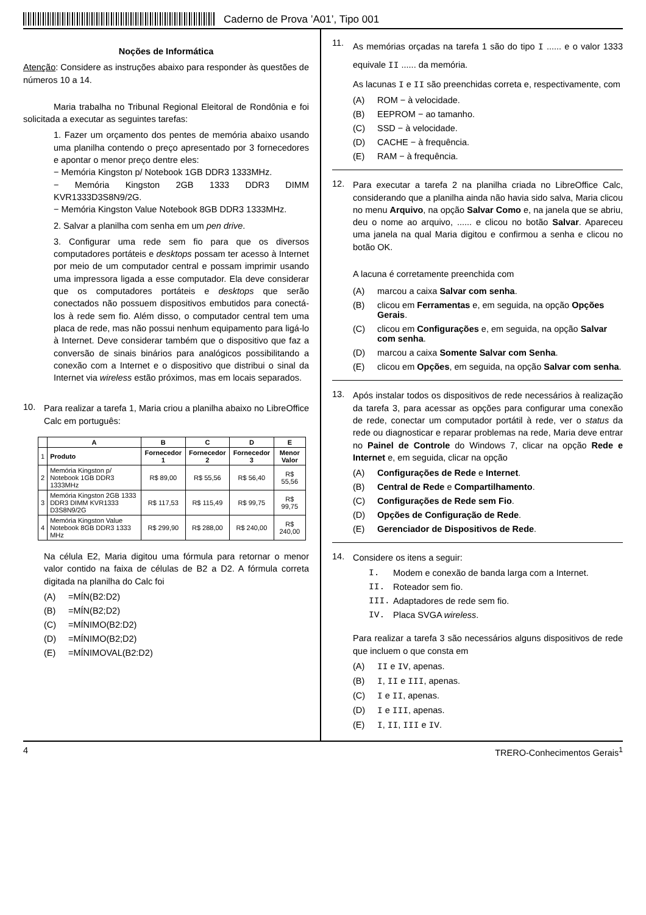Caderno de Prova ’A01’, Tipo 001
Noções de Informática
Atenção: Considere as instruções abaixo para responder às questões de números 10 a 14.
Maria trabalha no Tribunal Regional Eleitoral de Rondônia e foi solicitada a executar as seguintes tarefas:
1. Fazer um orçamento dos pentes de memória abaixo usando uma planilha contendo o preço apresentado por 3 fornecedores e apontar o menor preço dentre eles:
− Memória Kingston p/ Notebook 1GB DDR3 1333MHz.
− Memória Kingston 2GB 1333 DDR3 DIMM KVR1333D3S8N9/2G.
− Memória Kingston Value Notebook 8GB DDR3 1333MHz.
2. Salvar a planilha com senha em um pen drive.
3. Configurar uma rede sem fio para que os diversos computadores portáteis e desktops possam ter acesso à Internet por meio de um computador central e possam imprimir usando uma impressora ligada a esse computador. Ela deve considerar que os computadores portáteis e desktops que serão conectados não possuem dispositivos embutidos para conectá-los à rede sem fio. Além disso, o computador central tem uma placa de rede, mas não possui nenhum equipamento para ligá-lo à Internet. Deve considerar também que o dispositivo que faz a conversão de sinais binários para analógicos possibilitando a conexão com a Internet e o dispositivo que distribui o sinal da Internet via wireless estão próximos, mas em locais separados.
10.
Para realizar a tarefa 1, Maria criou a planilha abaixo no LibreOffice Calc em português:
| | A | B | C | D | E |
| --- | --- | --- | --- | --- | --- |
| 1 | Produto | Fornecedor 1 | Fornecedor 2 | Fornecedor 3 | Menor Valor |
| 2 | Memória Kingston p/ Notebook 1GB DDR3 1333MHz | R$ 89,00 | R$ 55,56 | R$ 56,40 | R$ 55,56 |
| 3 | Memória Kingston 2GB 1333 DDR3 DIMM KVR1333 D3S8N9/2G | R$ 117,53 | R$ 115,49 | R$ 99,75 | R$ 99,75 |
| 4 | Memória Kingston Value Notebook 8GB DDR3 1333 MHz | R$ 299,90 | R$ 288,00 | R$ 240,00 | R$ 240,00 |
Na célula E2, Maria digitou uma fórmula para retornar o menor valor contido na faixa de células de B2 a D2. A fórmula correta digitada na planilha do Calc foi
(A) =MÍN(B2:D2)
(B) =MÍN(B2;D2)
(C) =MÍNIMO(B2:D2)
(D) =MÍNIMO(B2;D2)
(E) =MÍNIMOVAL(B2:D2)
11.
As memórias orçadas na tarefa 1 são do tipo I ...... e o valor 1333 equivale II ...... da memória.
As lacunas I e II são preenchidas correta e, respectivamente, com
(A) ROM − à velocidade.
(B) EEPROM − ao tamanho.
(C) SSD − à velocidade.
(D) CACHE − à frequência.
(E) RAM − à frequência.
12.
Para executar a tarefa 2 na planilha criada no LibreOffice Calc, considerando que a planilha ainda não havia sido salva, Maria clicou no menu Arquivo, na opção Salvar Como e, na janela que se abriu, deu o nome ao arquivo, ...... e clicou no botão Salvar. Apareceu uma janela na qual Maria digitou e confirmou a senha e clicou no botão OK.
A lacuna é corretamente preenchida com
(A) marcou a caixa Salvar com senha.
(B) clicou em Ferramentas e, em seguida, na opção Opções Gerais.
(C) clicou em Configurações e, em seguida, na opção Salvar com senha.
(D) marcou a caixa Somente Salvar com Senha.
(E) clicou em Opções, em seguida, na opção Salvar com senha.
13.
Após instalar todos os dispositivos de rede necessários à realização da tarefa 3, para acessar as opções para configurar uma conexão de rede, conectar um computador portátil à rede, ver o status da rede ou diagnosticar e reparar problemas na rede, Maria deve entrar no Painel de Controle do Windows 7, clicar na opção Rede e Internet e, em seguida, clicar na opção
(A) Configurações de Rede e Internet.
(B) Central de Rede e Compartilhamento.
(C) Configurações de Rede sem Fio.
(D) Opções de Configuração de Rede.
(E) Gerenciador de Dispositivos de Rede.
14.
Considere os itens a seguir:
I. Modem e conexão de banda larga com a Internet.
II. Roteador sem fio.
III. Adaptadores de rede sem fio.
IV. Placa SVGA wireless.
Para realizar a tarefa 3 são necessários alguns dispositivos de rede que incluem o que consta em
(A) II e IV, apenas.
(B) I, II e III, apenas.
(C) I e II, apenas.
(D) I e III, apenas.
(E) I, II, III e IV.
4 TRERO-Conhecimentos Gerais<sup>1</sup>